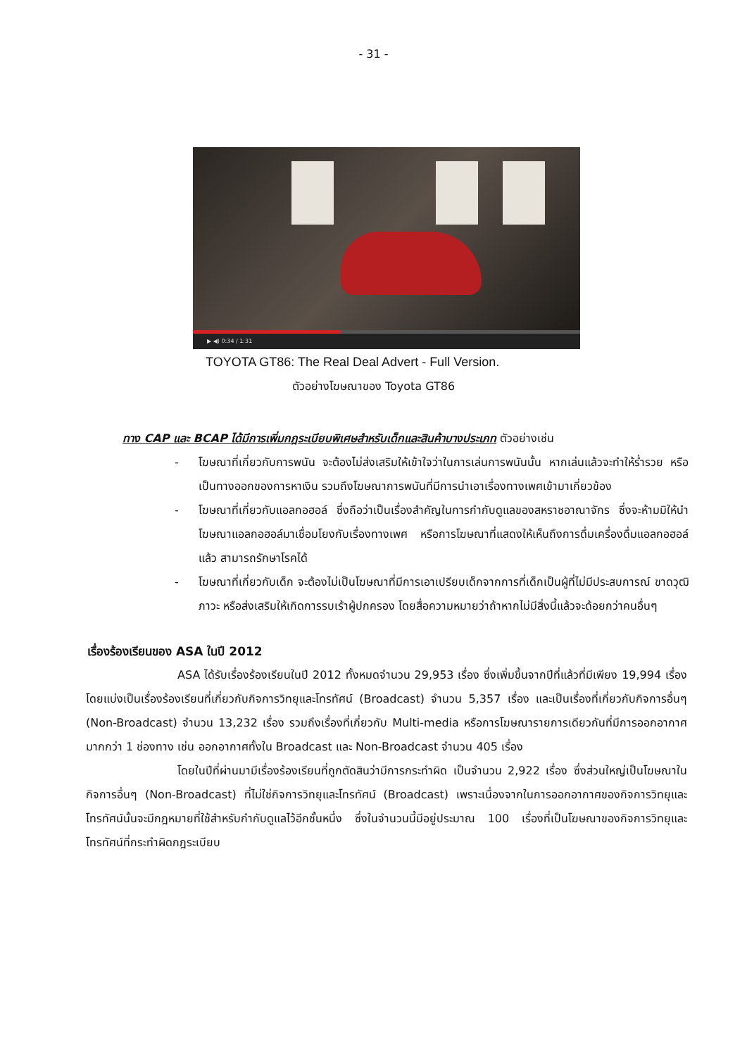- 31 -
▶ ◀) 0:34 / 1:31
TOYOTA GT86: The Real Deal Advert - Full Version.
ตัวอย่างโฆษณาของ Toyota GT86
ทาง CAP และ BCAP ได้มีการเพิ่มกฎระเบียบพิเศษสำหรับเด็กและสินค้าบางประเภท ตัวอย่างเช่น
- โฆษณาที่เกี่ยวกับการพนัน จะต้องไม่ส่งเสริมให้เข้าใจว่าในการเล่นการพนันนั้น หากเล่นแล้วจะทำให้ร่ำรวย หรือเป็นทางออกของการหาเงิน รวมถึงโฆษณาการพนันที่มีการนำเอาเรื่องทางเพศเข้ามาเกี่ยวข้อง
- โฆษณาที่เกี่ยวกับแอลกอฮอล์ ซึ่งถือว่าเป็นเรื่องสำคัญในการกำกับดูแลของสหราชอาณาจักร ซึ่งจะห้ามมิให้นำโฆษณาแอลกอฮอล์มาเชื่อมโยงกับเรื่องทางเพศ หรือการโฆษณาที่แสดงให้เห็นถึงการดื่มเครื่องดื่มแอลกอฮอล์แล้ว สามารถรักษาโรคได้
- โฆษณาที่เกี่ยวกับเด็ก จะต้องไม่เป็นโฆษณาที่มีการเอาเปรียบเด็กจากการที่เด็กเป็นผู้ที่ไม่มีประสบการณ์ ขาดวุฒิภาวะ หรือส่งเสริมให้เกิดการรบเร้าผู้ปกครอง โดยสื่อความหมายว่าถ้าหากไม่มีสิ่งนี้แล้วจะด้อยกว่าคนอื่นๆ
เรื่องร้องเรียนของ ASA ในปี 2012
ASA ได้รับเรื่องร้องเรียนในปี 2012 ทั้งหมดจำนวน 29,953 เรื่อง ซึ่งเพิ่มขึ้นจากปีที่แล้วที่มีเพียง 19,994 เรื่อง โดยแบ่งเป็นเรื่องร้องเรียนที่เกี่ยวกับกิจการวิทยุและโทรทัศน์ (Broadcast) จำนวน 5,357 เรื่อง และเป็นเรื่องที่เกี่ยวกับกิจการอื่นๆ (Non-Broadcast) จำนวน 13,232 เรื่อง รวมถึงเรื่องที่เกี่ยวกับ Multi-media หรือการโฆษณารายการเดียวกันที่มีการออกอากาศมากกว่า 1 ช่องทาง เช่น ออกอากาศทั้งใน Broadcast และ Non-Broadcast จำนวน 405 เรื่อง
โดยในปีที่ผ่านมามีเรื่องร้องเรียนที่ถูกตัดสินว่ามีการกระทำผิด เป็นจำนวน 2,922 เรื่อง ซึ่งส่วนใหญ่เป็นโฆษณาในกิจการอื่นๆ (Non-Broadcast) ที่ไม่ใช่กิจการวิทยุและโทรทัศน์ (Broadcast) เพราะเนื่องจากในการออกอากาศของกิจการวิทยุและโทรทัศน์นั้นจะมีกฎหมายที่ใช้สำหรับกำกับดูแลไว้อีกชั้นหนึ่ง ซึ่งในจำนวนนี้มีอยู่ประมาณ 100 เรื่องที่เป็นโฆษณาของกิจการวิทยุและโทรทัศน์ที่กระทำผิดกฎระเบียบ